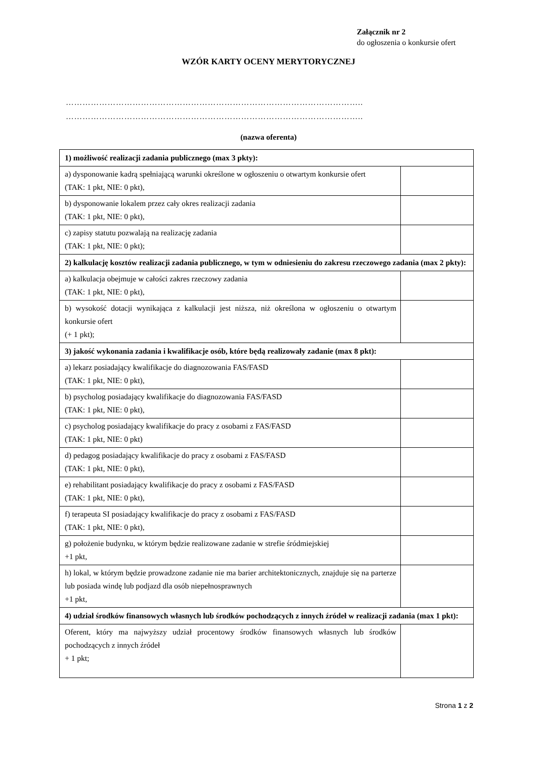Załącznik nr 2
do ogłoszenia o konkursie ofert
WZÓR KARTY OCENY MERYTORYCZNEJ
……………………………………………………………………………………………..
……………………………………………………………………………………………..
(nazwa oferenta)
| 1) możliwość realizacji zadania publicznego (max 3 pkty): | |
| --- | --- |
| a) dysponowanie kadrą spełniającą warunki określone w ogłoszeniu o otwartym konkursie ofert (TAK: 1 pkt, NIE: 0 pkt), | |
| b) dysponowanie lokalem przez cały okres realizacji zadania (TAK: 1 pkt, NIE: 0 pkt), | |
| c) zapisy statutu pozwalają na realizację zadania (TAK: 1 pkt, NIE: 0 pkt); | |
| 2) kalkulację kosztów realizacji zadania publicznego, w tym w odniesieniu do zakresu rzeczowego zadania (max 2 pkty): | |
| a) kalkulacja obejmuje w całości zakres rzeczowy zadania (TAK: 1 pkt, NIE: 0 pkt), | |
| b) wysokość dotacji wynikająca z kalkulacji jest niższa, niż określona w ogłoszeniu o otwartym konkursie ofert (+ 1 pkt); | |
| 3) jakość wykonania zadania i kwalifikacje osób, które będą realizowały zadanie (max 8 pkt): | |
| a) lekarz posiadający kwalifikacje do diagnozowania FAS/FASD (TAK: 1 pkt, NIE: 0 pkt), | |
| b) psycholog posiadający kwalifikacje do diagnozowania FAS/FASD (TAK: 1 pkt, NIE: 0 pkt), | |
| c) psycholog posiadający kwalifikacje do pracy z osobami z FAS/FASD (TAK: 1 pkt, NIE: 0 pkt) | |
| d) pedagog posiadający kwalifikacje do pracy z osobami z FAS/FASD (TAK: 1 pkt, NIE: 0 pkt), | |
| e) rehabilitant posiadający kwalifikacje do pracy z osobami z FAS/FASD (TAK: 1 pkt, NIE: 0 pkt), | |
| f) terapeuta SI posiadający kwalifikacje do pracy z osobami z FAS/FASD (TAK: 1 pkt, NIE: 0 pkt), | |
| g) położenie budynku, w którym będzie realizowane zadanie w strefie śródmiejskiej +1 pkt, | |
| h) lokal, w którym będzie prowadzone zadanie nie ma barier architektonicznych, znajduje się na parterze lub posiada windę lub podjazd dla osób niepełnosprawnych +1 pkt, | |
| 4) udział środków finansowych własnych lub środków pochodzących z innych źródeł w realizacji zadania (max 1 pkt): | |
| Oferent, który ma najwyższy udział procentowy środków finansowych własnych lub środków pochodzących z innych źródeł + 1 pkt; | |
Strona 1 z 2